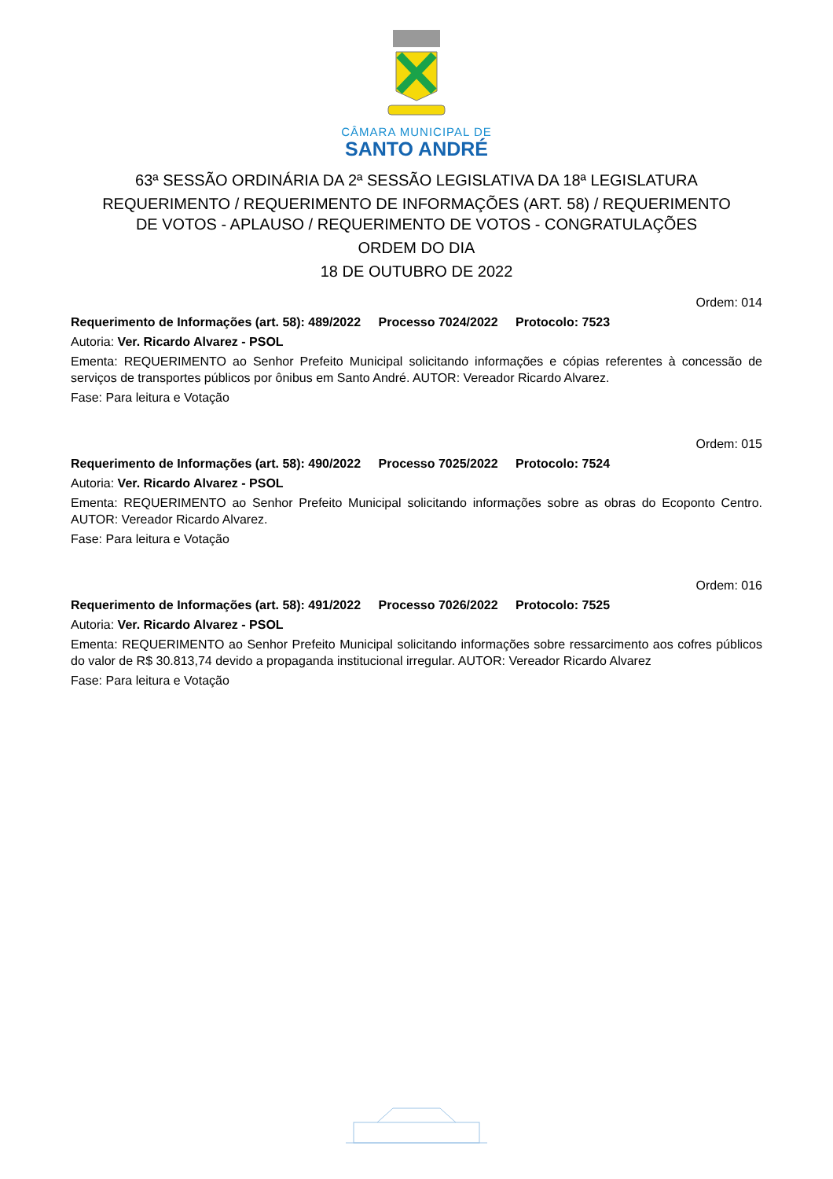CÂMARA MUNICIPAL DE
SANTO ANDRÉ
63ª SESSÃO ORDINÁRIA DA 2ª SESSÃO LEGISLATIVA DA 18ª LEGISLATURA
REQUERIMENTO / REQUERIMENTO DE INFORMAÇÕES (ART. 58) / REQUERIMENTO
DE VOTOS - APLAUSO / REQUERIMENTO DE VOTOS - CONGRATULAÇÕES
ORDEM DO DIA
18 DE OUTUBRO DE 2022
Ordem: 014
Requerimento de Informações (art. 58): 489/2022 Processo 7024/2022 Protocolo: 7523
Autoria: Ver. Ricardo Alvarez - PSOL
Ementa: REQUERIMENTO ao Senhor Prefeito Municipal solicitando informações e cópias referentes à concessão de serviços de transportes públicos por ônibus em Santo André. AUTOR: Vereador Ricardo Alvarez.
Fase: Para leitura e Votação
Ordem: 015
Requerimento de Informações (art. 58): 490/2022 Processo 7025/2022 Protocolo: 7524
Autoria: Ver. Ricardo Alvarez - PSOL
Ementa: REQUERIMENTO ao Senhor Prefeito Municipal solicitando informações sobre as obras do Ecoponto Centro. AUTOR: Vereador Ricardo Alvarez.
Fase: Para leitura e Votação
Ordem: 016
Requerimento de Informações (art. 58): 491/2022 Processo 7026/2022 Protocolo: 7525
Autoria: Ver. Ricardo Alvarez - PSOL
Ementa: REQUERIMENTO ao Senhor Prefeito Municipal solicitando informações sobre ressarcimento aos cofres públicos do valor de R$ 30.813,74 devido a propaganda institucional irregular. AUTOR: Vereador Ricardo Alvarez
Fase: Para leitura e Votação